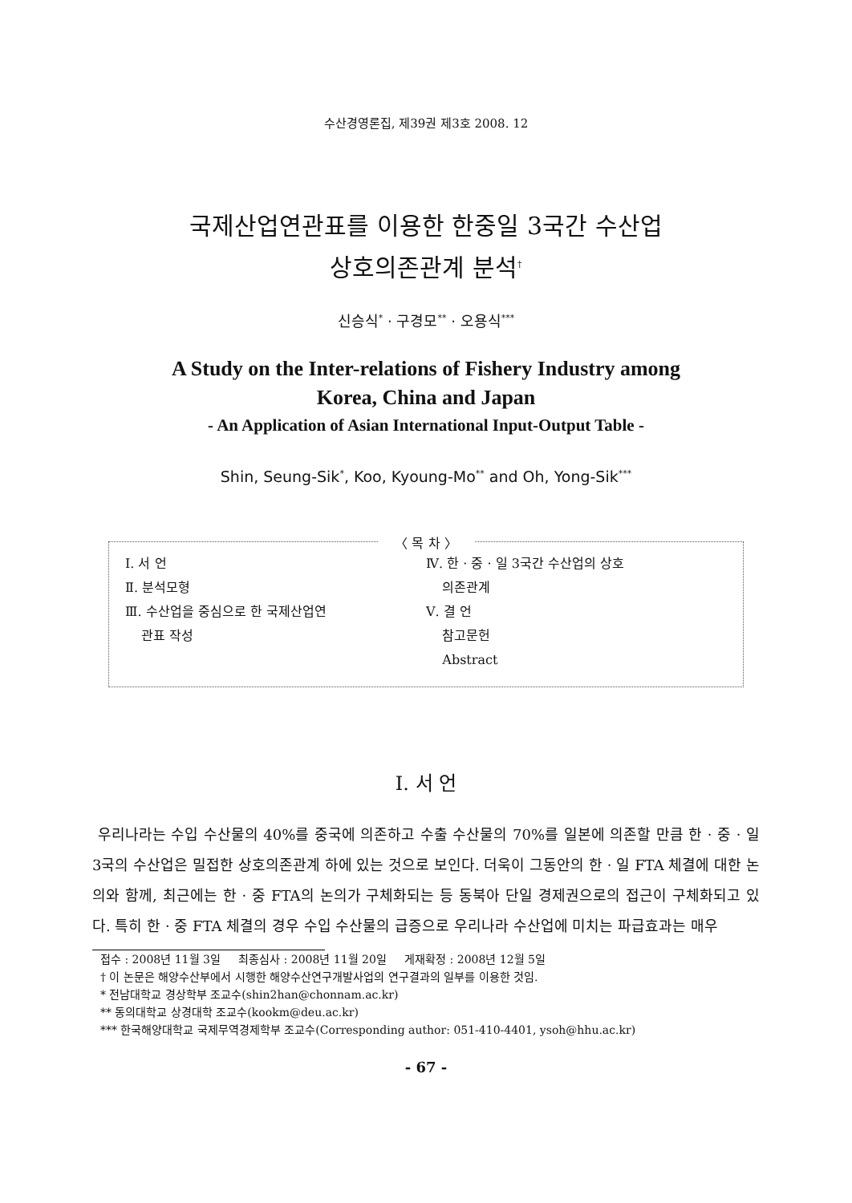수산경영론집, 제39권 제3호 2008. 12
국제산업연관표를 이용한 한중일 3국간 수산업
상호의존관계 분석<sup>†</sup>
신승식<sup>*</sup> · 구경모<sup>**</sup> · 오용식<sup>***</sup>
A Study on the Inter-relations of Fishery Industry among
Korea, China and Japan
- An Application of Asian International Input-Output Table -
Shin, Seung-Sik<sup>*</sup>, Koo, Kyoung-Mo<sup>**</sup> and Oh, Yong-Sik<sup>***</sup>
〈 목 차 〉
Ⅰ. 서 언
Ⅱ. 분석모형
Ⅲ. 수산업을 중심으로 한 국제산업연
관표 작성
Ⅳ. 한 · 중 · 일 3국간 수산업의 상호
의존관계
Ⅴ. 결 언
참고문헌
Abstract
Ⅰ. 서 언
우리나라는 수입 수산물의 40%를 중국에 의존하고 수출 수산물의 70%를 일본에 의존할 만큼 한 · 중 · 일 3국의 수산업은 밀접한 상호의존관계 하에 있는 것으로 보인다. 더욱이 그동안의 한 · 일 FTA 체결에 대한 논의와 함께, 최근에는 한 · 중 FTA의 논의가 구체화되는 등 동북아 단일 경제권으로의 접근이 구체화되고 있다. 특히 한 · 중 FTA 체결의 경우 수입 수산물의 급증으로 우리나라 수산업에 미치는 파급효과는 매우
접수 : 2008년 11월 3일 최종심사 : 2008년 11월 20일 게재확정 : 2008년 12월 5일
† 이 논문은 해양수산부에서 시행한 해양수산연구개발사업의 연구결과의 일부를 이용한 것임.
* 전남대학교 경상학부 조교수(shin2han@chonnam.ac.kr)
** 동의대학교 상경대학 조교수(kookm@deu.ac.kr)
*** 한국해양대학교 국제무역경제학부 조교수(Corresponding author: 051-410-4401, ysoh@hhu.ac.kr)
- 67 -